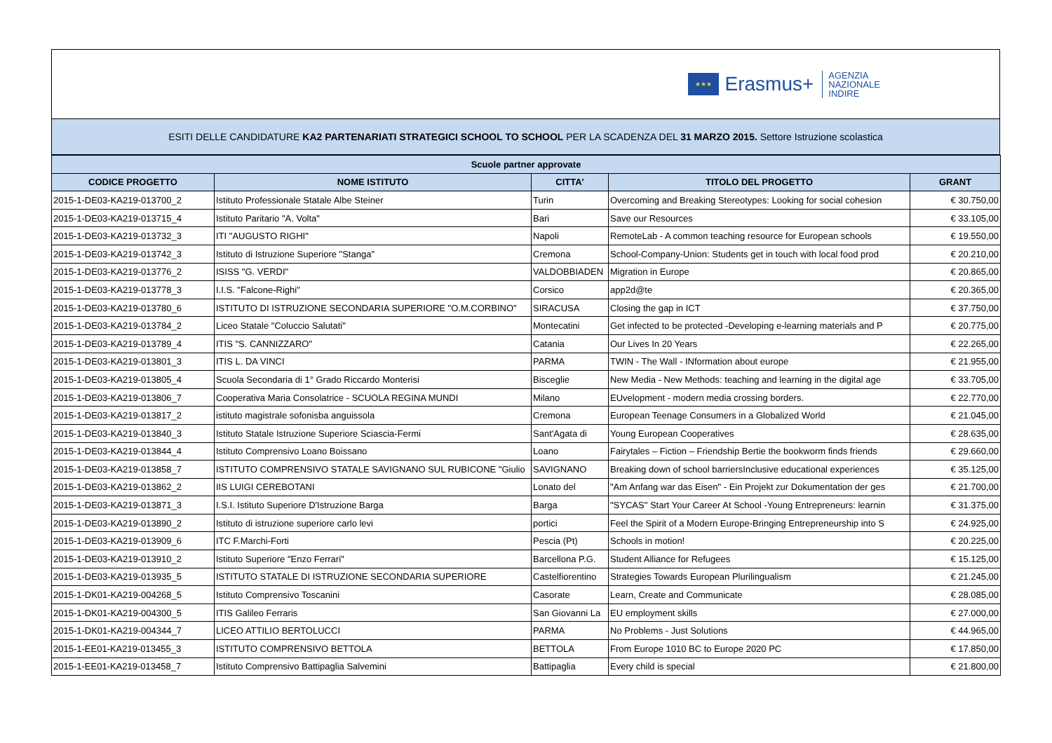★★★
Erasmus+
AGENZIA
NAZIONALE
INDIRE
ESITI DELLE CANDIDATURE KA2 PARTENARIATI STRATEGICI SCHOOL TO SCHOOL PER LA SCADENZA DEL 31 MARZO 2015. Settore Istruzione scolastica
| Scuole partner approvate | | | | |
| --- | --- | --- | --- | --- |
| CODICE PROGETTO | NOME ISTITUTO | CITTA' | TITOLO DEL PROGETTO | GRANT |
| 2015-1-DE03-KA219-013700_2 | Istituto Professionale Statale Albe Steiner | Turin | Overcoming and Breaking Stereotypes: Looking for social cohesion | € 30.750,00 |
| 2015-1-DE03-KA219-013715_4 | Istituto Paritario "A. Volta" | Bari | Save our Resources | € 33.105,00 |
| 2015-1-DE03-KA219-013732_3 | ITI "AUGUSTO RIGHI" | Napoli | RemoteLab - A common teaching resource for European schools | € 19.550,00 |
| 2015-1-DE03-KA219-013742_3 | Istituto di Istruzione Superiore "Stanga" | Cremona | School-Company-Union: Students get in touch with local food prod | € 20.210,00 |
| 2015-1-DE03-KA219-013776_2 | ISISS "G. VERDI" | VALDOBBIADEN | Migration in Europe | € 20.865,00 |
| 2015-1-DE03-KA219-013778_3 | I.I.S. "Falcone-Righi" | Corsico | app2d@te | € 20.365,00 |
| 2015-1-DE03-KA219-013780_6 | ISTITUTO DI ISTRUZIONE SECONDARIA SUPERIORE "O.M.CORBINO" | SIRACUSA | Closing the gap in ICT | € 37.750,00 |
| 2015-1-DE03-KA219-013784_2 | Liceo Statale "Coluccio Salutati" | Montecatini | Get infected to be protected -Developing e-learning materials and P | € 20.775,00 |
| 2015-1-DE03-KA219-013789_4 | ITIS "S. CANNIZZARO" | Catania | Our Lives In 20 Years | € 22.265,00 |
| 2015-1-DE03-KA219-013801_3 | ITIS L. DA VINCI | PARMA | TWIN - The Wall - INformation about europe | € 21.955,00 |
| 2015-1-DE03-KA219-013805_4 | Scuola Secondaria di 1° Grado Riccardo Monterisi | Bisceglie | New Media - New Methods: teaching and learning in the digital age | € 33.705,00 |
| 2015-1-DE03-KA219-013806_7 | Cooperativa Maria Consolatrice - SCUOLA REGINA MUNDI | Milano | EUvelopment - modern media crossing borders. | € 22.770,00 |
| 2015-1-DE03-KA219-013817_2 | istituto magistrale sofonisba anguissola | Cremona | European Teenage Consumers in a Globalized World | € 21.045,00 |
| 2015-1-DE03-KA219-013840_3 | Istituto Statale Istruzione Superiore Sciascia-Fermi | Sant'Agata di | Young European Cooperatives | € 28.635,00 |
| 2015-1-DE03-KA219-013844_4 | Istituto Comprensivo Loano Boissano | Loano | Fairytales – Fiction – Friendship Bertie the bookworm finds friends | € 29.660,00 |
| 2015-1-DE03-KA219-013858_7 | ISTITUTO COMPRENSIVO STATALE SAVIGNANO SUL RUBICONE "Giulio | SAVIGNANO | Breaking down of school barriersInclusive educational experiences | € 35.125,00 |
| 2015-1-DE03-KA219-013862_2 | IIS LUIGI CEREBOTANI | Lonato del | "Am Anfang war das Eisen" - Ein Projekt zur Dokumentation der ges | € 21.700,00 |
| 2015-1-DE03-KA219-013871_3 | I.S.I. Istituto Superiore D'Istruzione Barga | Barga | "SYCAS" Start Your Career At School -Young Entrepreneurs: learnin | € 31.375,00 |
| 2015-1-DE03-KA219-013890_2 | Istituto di istruzione superiore carlo levi | portici | Feel the Spirit of a Modern Europe-Bringing Entrepreneurship into S | € 24.925,00 |
| 2015-1-DE03-KA219-013909_6 | ITC F.Marchi-Forti | Pescia (Pt) | Schools in motion! | € 20.225,00 |
| 2015-1-DE03-KA219-013910_2 | Istituto Superiore "Enzo Ferrari" | Barcellona P.G. | Student Alliance for Refugees | € 15.125,00 |
| 2015-1-DE03-KA219-013935_5 | ISTITUTO STATALE DI ISTRUZIONE SECONDARIA SUPERIORE | Castelfiorentino | Strategies Towards European Plurilingualism | € 21.245,00 |
| 2015-1-DK01-KA219-004268_5 | Istituto Comprensivo Toscanini | Casorate | Learn, Create and Communicate | € 28.085,00 |
| 2015-1-DK01-KA219-004300_5 | ITIS Galileo Ferraris | San Giovanni La | EU employment skills | € 27.000,00 |
| 2015-1-DK01-KA219-004344_7 | LICEO ATTILIO BERTOLUCCI | PARMA | No Problems - Just Solutions | € 44.965,00 |
| 2015-1-EE01-KA219-013455_3 | ISTITUTO COMPRENSIVO BETTOLA | BETTOLA | From Europe 1010 BC to Europe 2020 PC | € 17.850,00 |
| 2015-1-EE01-KA219-013458_7 | Istituto Comprensivo Battipaglia Salvemini | Battipaglia | Every child is special | € 21.800,00 |